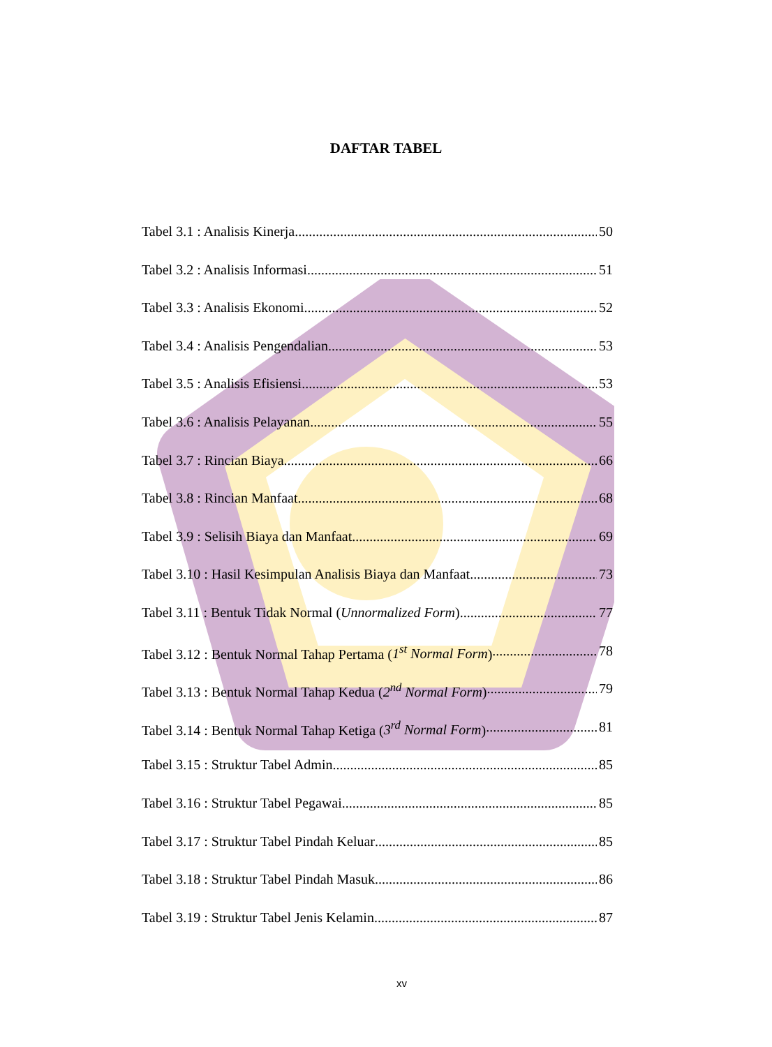DAFTAR TABEL
Tabel 3.1 : Analisis Kinerja 50
Tabel 3.2 : Analisis Informasi 51
Tabel 3.3 : Analisis Ekonomi 52
Tabel 3.4 : Analisis Pengendalian 53
Tabel 3.5 : Analisis Efisiensi 53
Tabel 3.6 : Analisis Pelayanan 55
Tabel 3.7 : Rincian Biaya 66
Tabel 3.8 : Rincian Manfaat 68
Tabel 3.9 : Selisih Biaya dan Manfaat 69
Tabel 3.10 : Hasil Kesimpulan Analisis Biaya dan Manfaat 73
Tabel 3.11 : Bentuk Tidak Normal (Unnormalized Form) 77
Tabel 3.12 : Bentuk Normal Tahap Pertama (1<sup>st</sup> Normal Form) 78
Tabel 3.13 : Bentuk Normal Tahap Kedua (2<sup>nd</sup> Normal Form) 79
Tabel 3.14 : Bentuk Normal Tahap Ketiga (3<sup>rd</sup> Normal Form) 81
Tabel 3.15 : Struktur Tabel Admin 85
Tabel 3.16 : Struktur Tabel Pegawai 85
Tabel 3.17 : Struktur Tabel Pindah Keluar 85
Tabel 3.18 : Struktur Tabel Pindah Masuk 86
Tabel 3.19 : Struktur Tabel Jenis Kelamin 87
xv